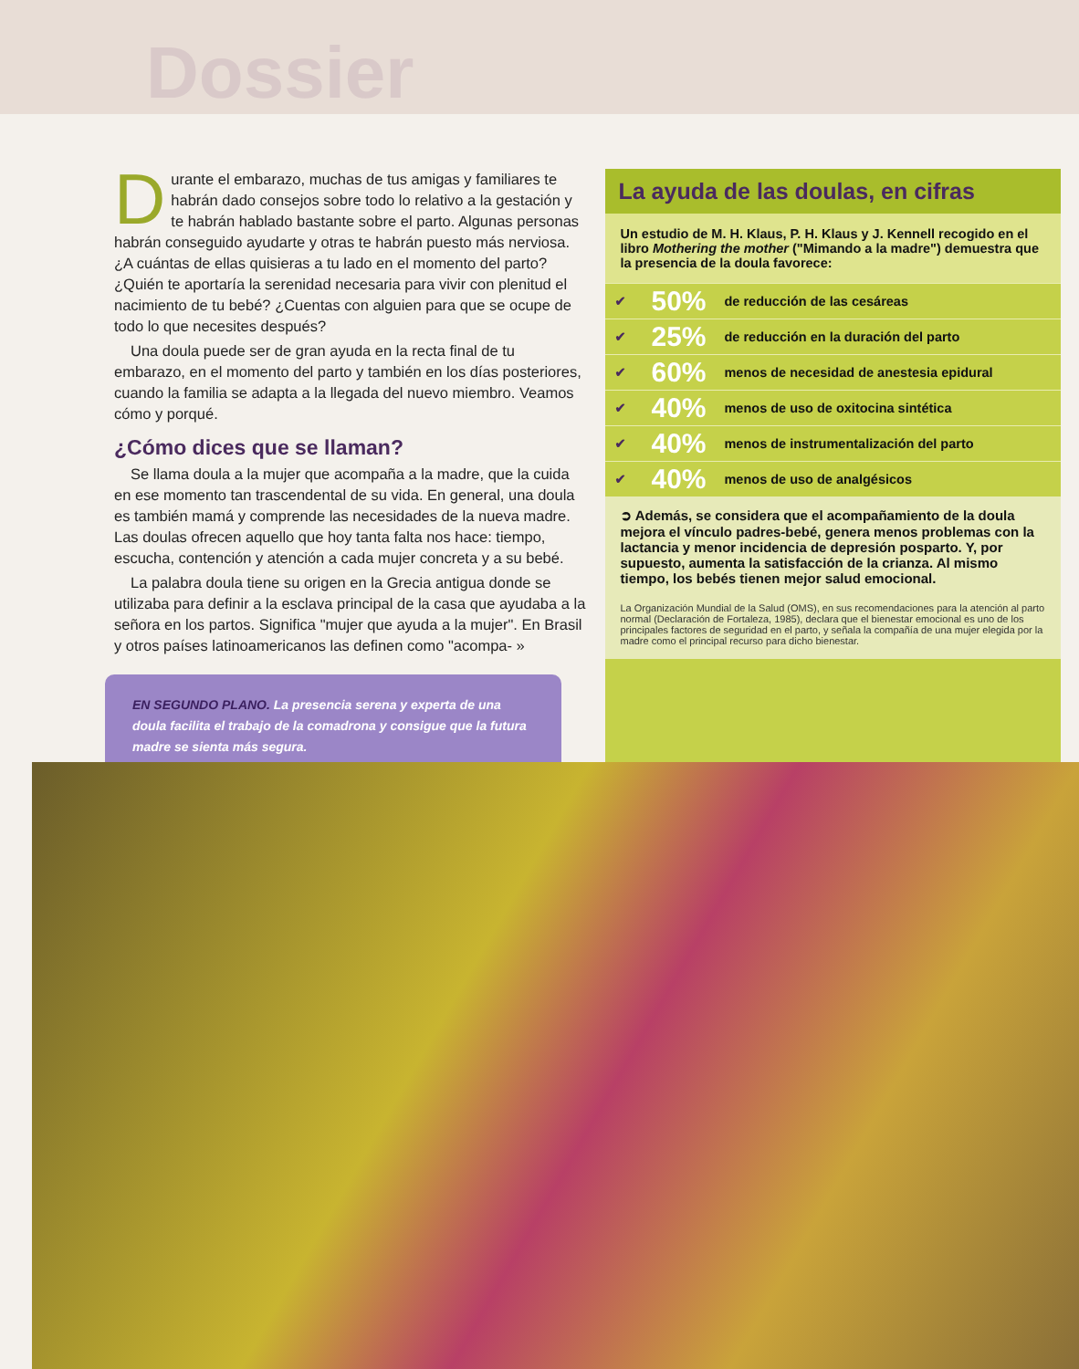Dossier
Durante el embarazo, muchas de tus amigas y familiares te habrán dado consejos sobre todo lo relativo a la gestación y te habrán hablado bastante sobre el parto. Algunas personas habrán conseguido ayudarte y otras te habrán puesto más nerviosa. ¿A cuántas de ellas quisieras a tu lado en el momento del parto? ¿Quién te aportaría la serenidad necesaria para vivir con plenitud el nacimiento de tu bebé? ¿Cuentas con alguien para que se ocupe de todo lo que necesites después?
Una doula puede ser de gran ayuda en la recta final de tu embarazo, en el momento del parto y también en los días posteriores, cuando la familia se adapta a la llegada del nuevo miembro. Veamos cómo y porqué.
¿Cómo dices que se llaman?
Se llama doula a la mujer que acompaña a la madre, que la cuida en ese momento tan trascendental de su vida. En general, una doula es también mamá y comprende las necesidades de la nueva madre. Las doulas ofrecen aquello que hoy tanta falta nos hace: tiempo, escucha, contención y atención a cada mujer concreta y a su bebé.
La palabra doula tiene su origen en la Grecia antigua donde se utilizaba para definir a la esclava principal de la casa que ayudaba a la señora en los partos. Significa "mujer que ayuda a la mujer". En Brasil y otros países latinoamericanos las definen como "acompa- »
EN SEGUNDO PLANO. La presencia serena y experta de una doula facilita el trabajo de la comadrona y consigue que la futura madre se sienta más segura.
La ayuda de las doulas, en cifras
Un estudio de M. H. Klaus, P. H. Klaus y J. Kennell recogido en el libro Mothering the mother ("Mimando a la madre") demuestra que la presencia de la doula favorece:
✔ 50% de reducción de las cesáreas
✔ 25% de reducción en la duración del parto
✔ 60% menos de necesidad de anestesia epidural
✔ 40% menos de uso de oxitocina sintética
✔ 40% menos de instrumentalización del parto
✔ 40% menos de uso de analgésicos
➲ Además, se considera que el acompañamiento de la doula mejora el vínculo padres-bebé, genera menos problemas con la lactancia y menor incidencia de depresión posparto. Y, por supuesto, aumenta la satisfacción de la crianza. Al mismo tiempo, los bebés tienen mejor salud emocional.
La Organización Mundial de la Salud (OMS), en sus recomendaciones para la atención al parto normal (Declaración de Fortaleza, 1985), declara que el bienestar emocional es uno de los principales factores de seguridad en el parto, y señala la compañía de una mujer elegida por la madre como el principal recurso para dicho bienestar.